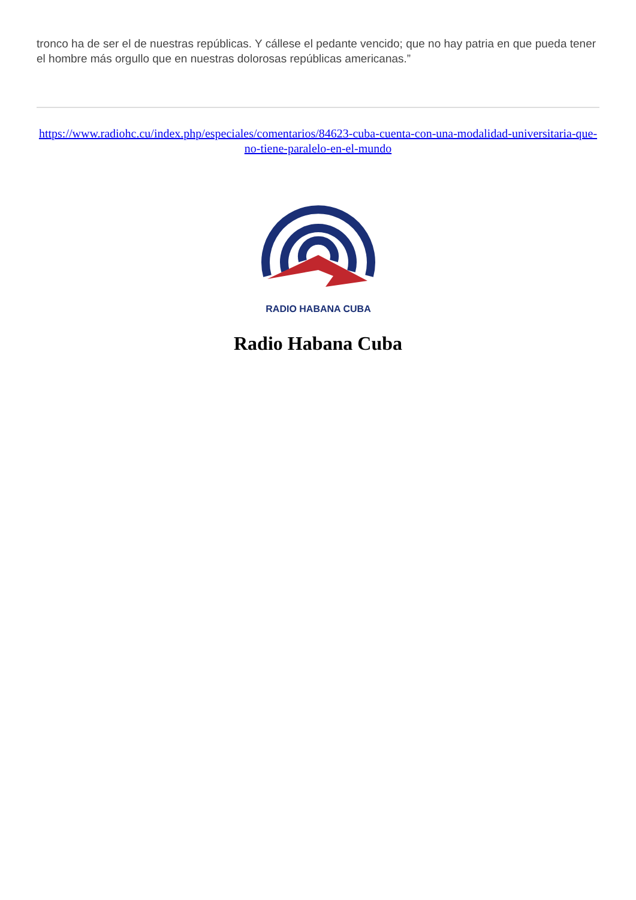tronco ha de ser el de nuestras repúblicas. Y cállese el pedante vencido; que no hay patria en que pueda tener el hombre más orgullo que en nuestras dolorosas repúblicas americanas.”
https://www.radiohc.cu/index.php/especiales/comentarios/84623-cuba-cuenta-con-una-modalidad-universitaria-que-no-tiene-paralelo-en-el-mundo
RADIO HABANA CUBA
Radio Habana Cuba